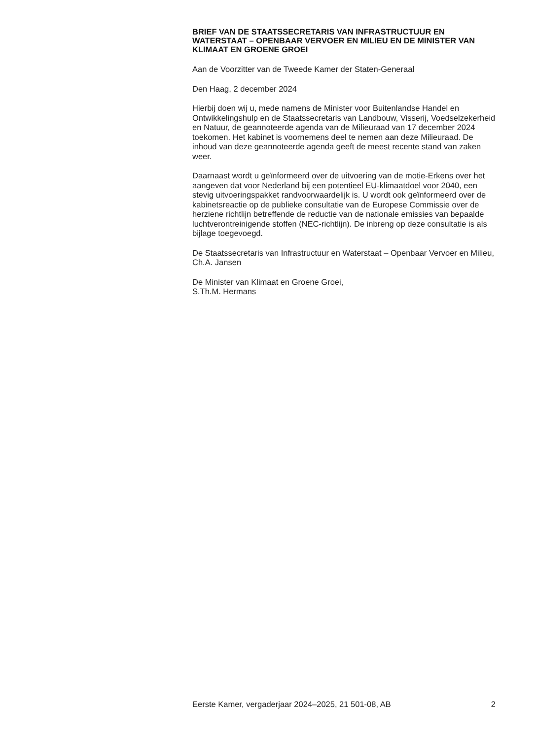BRIEF VAN DE STAATSSECRETARIS VAN INFRASTRUCTUUR EN WATERSTAAT – OPENBAAR VERVOER EN MILIEU EN DE MINISTER VAN KLIMAAT EN GROENE GROEI
Aan de Voorzitter van de Tweede Kamer der Staten-Generaal
Den Haag, 2 december 2024
Hierbij doen wij u, mede namens de Minister voor Buitenlandse Handel en Ontwikkelingshulp en de Staatssecretaris van Landbouw, Visserij, Voedselzekerheid en Natuur, de geannoteerde agenda van de Milieuraad van 17 december 2024 toekomen. Het kabinet is voornemens deel te nemen aan deze Milieuraad. De inhoud van deze geannoteerde agenda geeft de meest recente stand van zaken weer.
Daarnaast wordt u geïnformeerd over de uitvoering van de motie-Erkens over het aangeven dat voor Nederland bij een potentieel EU-klimaatdoel voor 2040, een stevig uitvoeringspakket randvoorwaardelijk is. U wordt ook geïnformeerd over de kabinetsreactie op de publieke consultatie van de Europese Commissie over de herziene richtlijn betreffende de reductie van de nationale emissies van bepaalde luchtverontreinigende stoffen (NEC-richtlijn). De inbreng op deze consultatie is als bijlage toegevoegd.
De Staatssecretaris van Infrastructuur en Waterstaat – Openbaar Vervoer en Milieu,
Ch.A. Jansen
De Minister van Klimaat en Groene Groei,
S.Th.M. Hermans
Eerste Kamer, vergaderjaar 2024–2025, 21 501-08, AB 2